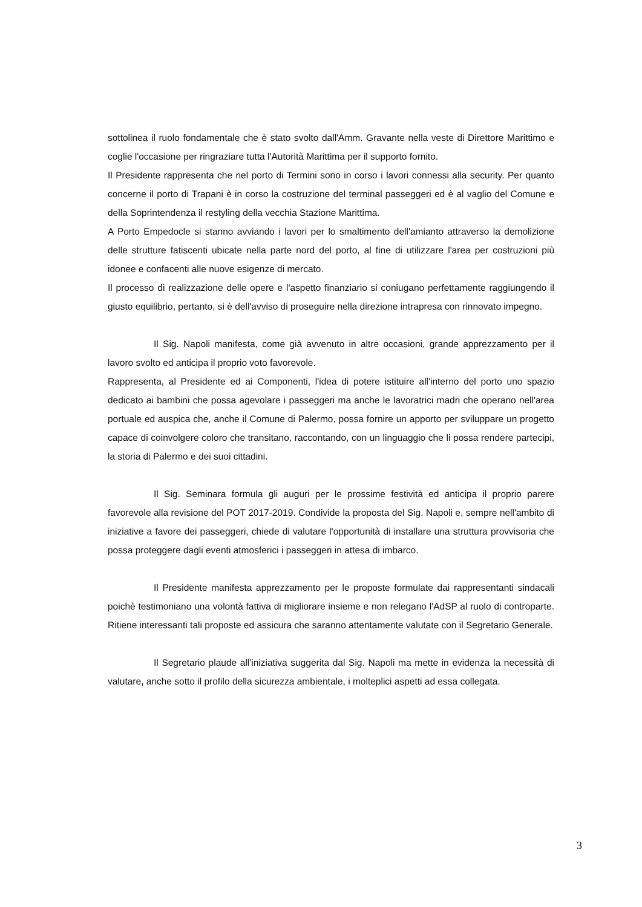sottolinea il ruolo fondamentale che è stato svolto dall'Amm. Gravante nella veste di Direttore Marittimo e coglie l'occasione per ringraziare tutta l'Autorità Marittima per il supporto fornito.
Il Presidente rappresenta che nel porto di Termini sono in corso i lavori connessi alla security. Per quanto concerne il porto di Trapani è in corso la costruzione del terminal passeggeri ed è al vaglio del Comune e della Soprintendenza il restyling della vecchia Stazione Marittima.
A Porto Empedocle si stanno avviando i lavori per lo smaltimento dell'amianto attraverso la demolizione delle strutture fatiscenti ubicate nella parte nord del porto, al fine di utilizzare l'area per costruzioni più idonee e confacenti alle nuove esigenze di mercato.
Il processo di realizzazione delle opere e l'aspetto finanziario si coniugano perfettamente raggiungendo il giusto equilibrio, pertanto, si è dell'avviso di proseguire nella direzione intrapresa con rinnovato impegno.
Il Sig. Napoli manifesta, come già avvenuto in altre occasioni, grande apprezzamento per il lavoro svolto ed anticipa il proprio voto favorevole.
Rappresenta, al Presidente ed ai Componenti, l'idea di potere istituire all'interno del porto uno spazio dedicato ai bambini che possa agevolare i passeggeri ma anche le lavoratrici madri che operano nell'area portuale ed auspica che, anche il Comune di Palermo, possa fornire un apporto per sviluppare un progetto capace di coinvolgere coloro che transitano, raccontando, con un linguaggio che li possa rendere partecipi, la storia di Palermo e dei suoi cittadini.
Il Sig. Seminara formula gli auguri per le prossime festività ed anticipa il proprio parere favorevole alla revisione del POT 2017-2019. Condivide la proposta del Sig. Napoli e, sempre nell'ambito di iniziative a favore dei passeggeri, chiede di valutare l'opportunità di installare una struttura provvisoria che possa proteggere dagli eventi atmosferici i passeggeri in attesa di imbarco.
Il Presidente manifesta apprezzamento per le proposte formulate dai rappresentanti sindacali poichè testimoniano una volontà fattiva di migliorare insieme e non relegano l'AdSP al ruolo di controparte. Ritiene interessanti tali proposte ed assicura che saranno attentamente valutate con il Segretario Generale.
Il Segretario plaude all'iniziativa suggerita dal Sig. Napoli ma mette in evidenza la necessità di valutare, anche sotto il profilo della sicurezza ambientale, i molteplici aspetti ad essa collegata.
3